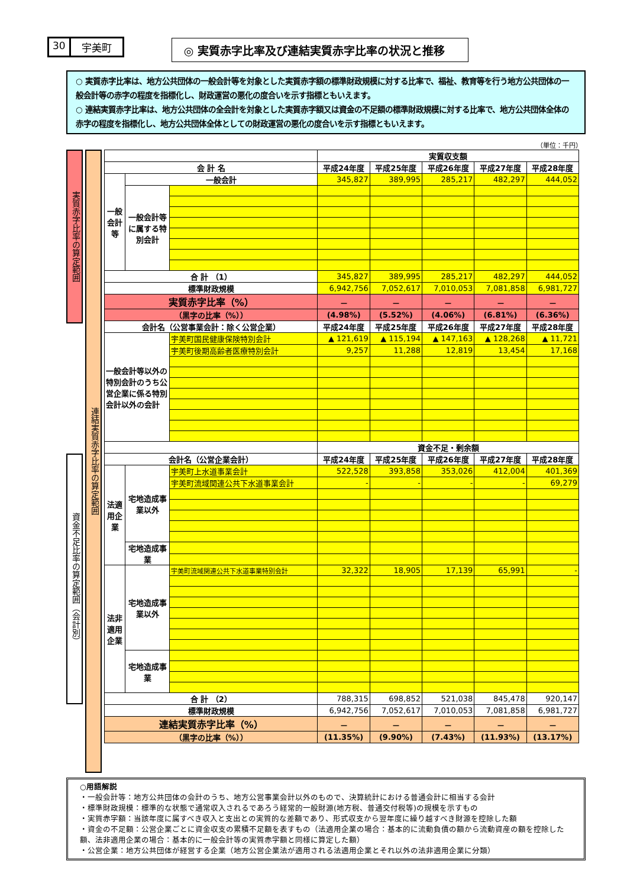30 宇美町
◎ 実質赤字比率及び連結実質赤字比率の状況と推移
○ 実質赤字比率は、地方公共団体の一般会計等を対象とした実質赤字額の標準財政規模に対する比率で、福祉、教育等を行う地方公共団体の一般会計等の赤字の程度を指標化し、財政運営の悪化の度合いを示す指標ともいえます。
○ 連結実質赤字比率は、地方公共団体の全会計を対象とした実質赤字額又は資金の不足額の標準財政規模に対する比率で、地方公共団体全体の赤字の程度を指標化し、地方公共団体全体としての財政運営の悪化の度合いを示す指標ともいえます。
（単位：千円）
実質赤字比率の算定範囲
資金不足比率の算定範囲（会計別）
連結実質赤字比率の算定範囲
| | | | 実質収支額 | | | | |
| --- | --- | --- | --- | --- | --- | --- | --- |
| 会 計 名 | | | 平成24年度 | 平成25年度 | 平成26年度 | 平成27年度 | 平成28年度 |
| 一般会計等 | 一般会計 | | 345,827 | 389,995 | 285,217 | 482,297 | 444,052 |
| | 一般会計等に属する特別会計 | | | | | | |
| 合 計 （1） | | | 345,827 | 389,995 | 285,217 | 482,297 | 444,052 |
| 標準財政規模 | | | 6,942,756 | 7,052,617 | 7,010,053 | 7,081,858 | 6,981,727 |
| 実質赤字比率（%） | | | － | － | － | － | － |
| （黒字の比率（%）） | | | (4.98%) | (5.52%) | (4.06%) | (6.81%) | (6.36%) |
| 会計名（公営事業会計：除く公営企業） | | | 平成24年度 | 平成25年度 | 平成26年度 | 平成27年度 | 平成28年度 |
| 一般会計等以外の特別会計のうち公営企業に係る特別会計以外の会計 | | 宇美町国民健康保険特別会計 | ▲ 121,619 | ▲ 115,194 | ▲ 147,163 | ▲ 128,268 | ▲ 11,721 |
| | | 宇美町後期高齢者医療特別会計 | 9,257 | 11,288 | 12,819 | 13,454 | 17,168 |
| | | | 資金不足・剰余額 | | | | |
| 会計名（公営企業会計） | | | 平成24年度 | 平成25年度 | 平成26年度 | 平成27年度 | 平成28年度 |
| 法適用企業 | 宅地造成事業以外 | 宇美町上水道事業会計 | 522,528 | 393,858 | 353,026 | 412,004 | 401,369 |
| | | 宇美町流域関連公共下水道事業会計 | - | - | - | - | 69,279 |
| | 宅地造成事業 | | | | | | |
| 法非適用企業 | 宅地造成事業以外 | 宇美町流域関連公共下水道事業特別会計 | 32,322 | 18,905 | 17,139 | 65,991 | - |
| | 宅地造成事業 | | | | | | |
| 合 計 （2） | | | 788,315 | 698,852 | 521,038 | 845,478 | 920,147 |
| 標準財政規模 | | | 6,942,756 | 7,052,617 | 7,010,053 | 7,081,858 | 6,981,727 |
| 連結実質赤字比率（%） | | | － | － | － | － | － |
| （黒字の比率（%）） | | | (11.35%) | (9.90%) | (7.43%) | (11.93%) | (13.17%) |
○用語解説
・一般会計等：地方公共団体の会計のうち、地方公営事業会計以外のもので、決算統計における普通会計に相当する会計
・標準財政規模：標準的な状態で通常収入されるであろう経常的一般財源(地方税、普通交付税等)の規模を示すもの
・実質赤字額：当該年度に属すべき収入と支出との実質的な差額であり、形式収支から翌年度に繰り越すべき財源を控除した額
・資金の不足額：公営企業ごとに資金収支の累積不足額を表すもの（法適用企業の場合：基本的に流動負債の額から流動資産の額を控除した額、法非適用企業の場合：基本的に一般会計等の実質赤字額と同様に算定した額）
・公営企業：地方公共団体が経営する企業（地方公営企業法が適用される法適用企業とそれ以外の法非適用企業に分類）